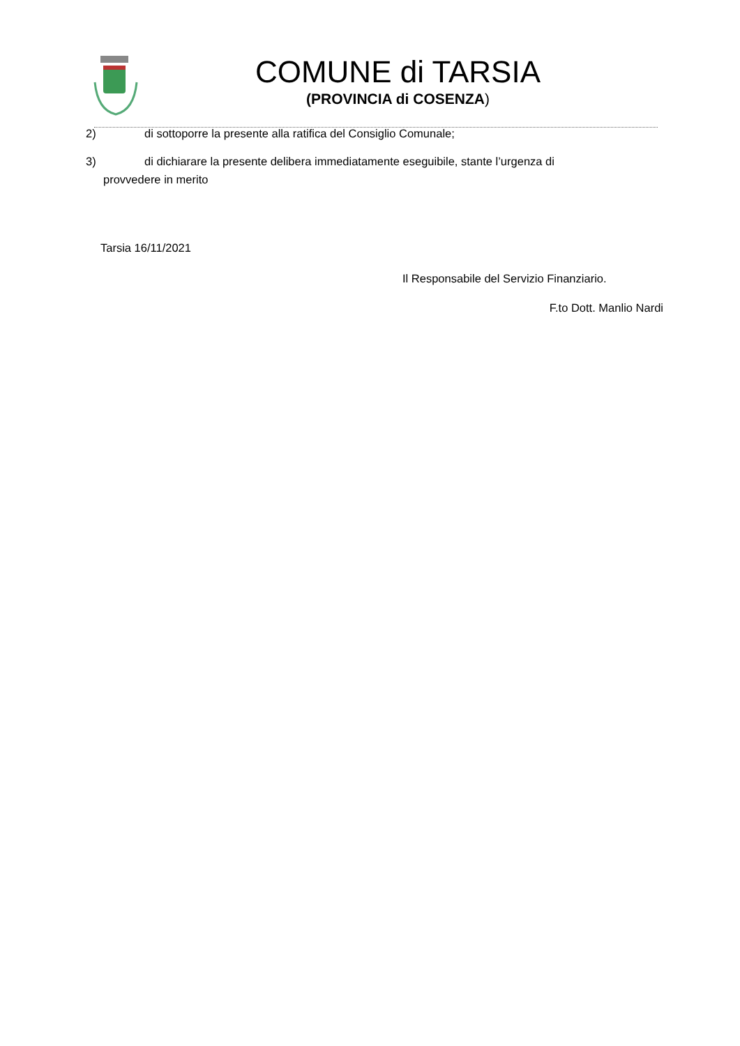COMUNE di TARSIA
(PROVINCIA di COSENZA)
2) di sottoporre la presente alla ratifica del Consiglio Comunale;
3) di dichiarare la presente delibera immediatamente eseguibile, stante l’urgenza di
provvedere in merito
Tarsia 16/11/2021
Il Responsabile del Servizio Finanziario.
F.to Dott. Manlio Nardi